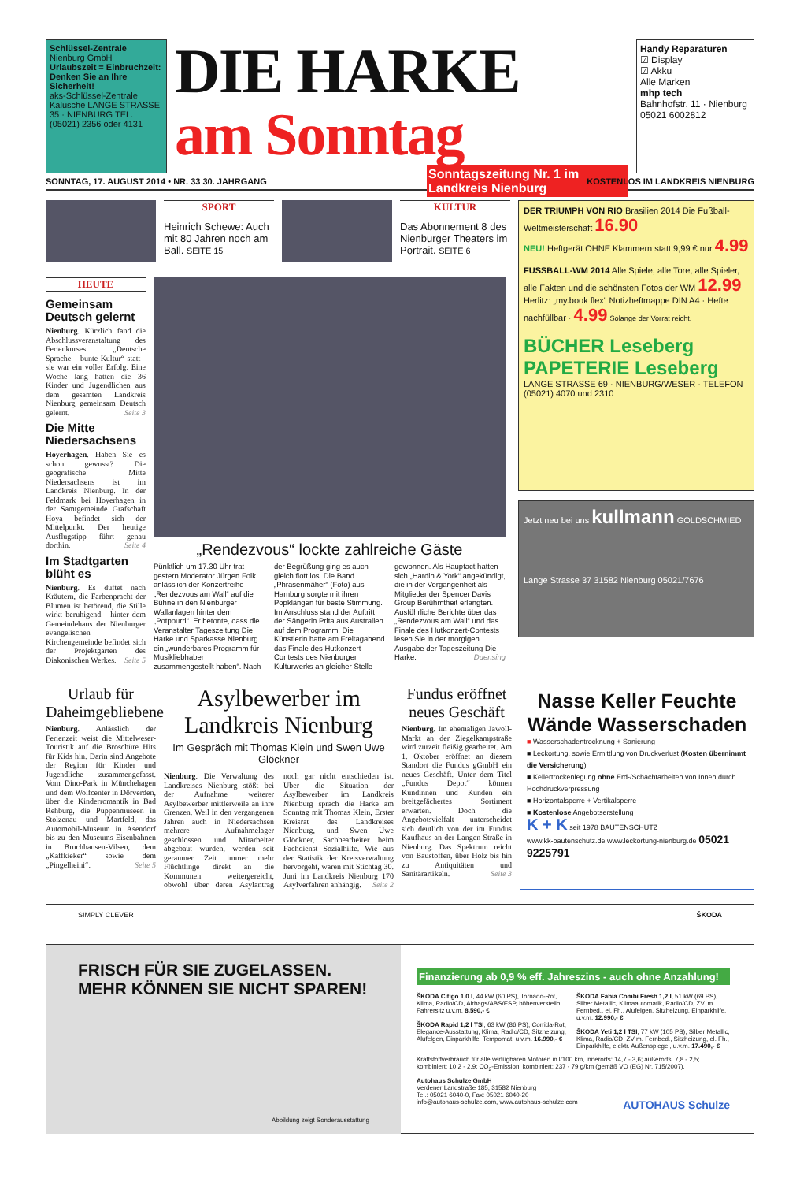Schlüssel-Zentrale Nienburg GmbH
Urlaubszeit = Einbruchzeit: Denken Sie an Ihre Sicherheit!
aks-Schlüssel-Zentrale Kalusche LANGE STRASSE 35 · NIENBURG TEL. (05021) 2356 oder 4131
DIE HARKE
am Sonntag
Sonntagszeitung Nr. 1 im Landkreis Nienburg
Handy Reparaturen
☑ Display
☑ Akku
Alle Marken
mhp tech
Bahnhofstr. 11 · Nienburg
05021 6002812
SONNTAG, 17. AUGUST 2014 • NR. 33 30. JAHRGANG KOSTENLOS IM LANDKREIS NIENBURG
SPORT
Heinrich Schewe: Auch mit 80 Jahren noch am Ball. SEITE 15
KULTUR
Das Abonnement 8 des Nienburger Theaters im Portrait. SEITE 6
HEUTE
Gemeinsam Deutsch gelernt
Nienburg. Kürzlich fand die Abschlussveranstaltung des Ferienkurses „Deutsche Sprache – bunte Kultur“ statt - sie war ein voller Erfolg. Eine Woche lang hatten die 36 Kinder und Jugendlichen aus dem gesamten Landkreis Nienburg gemeinsam Deutsch gelernt. Seite 3
Die Mitte Niedersachsens
Hoyerhagen. Haben Sie es schon gewusst? Die geografische Mitte Niedersachsens ist im Landkreis Nienburg. In der Feldmark bei Hoyerhagen in der Samtgemeinde Grafschaft Hoya befindet sich der Mittelpunkt. Der heutige Ausflugstipp führt genau dorthin. Seite 4
Im Stadtgarten blüht es
Nienburg. Es duftet nach Kräutern, die Farbenpracht der Blumen ist betörend, die Stille wirkt beruhigend - hinter dem Gemeindehaus der Nienburger evangelischen Kirchengemeinde befindet sich der Projektgarten des Diakonischen Werkes. Seite 5
„Rendezvous“ lockte zahlreiche Gäste
Pünktlich um 17.30 Uhr trat gestern Moderator Jürgen Folk anlässlich der Konzertreihe „Rendezvous am Wall“ auf die Bühne in den Nienburger Wallanlagen hinter dem „Potpourri“. Er betonte, dass die Veranstalter Tageszeitung Die Harke und Sparkasse Nienburg ein „wunderbares Programm für Musikliebhaber zusammengestellt haben“. Nach der Begrüßung ging es auch gleich flott los. Die Band „Phrasenmäher“ (Foto) aus Hamburg sorgte mit ihren Popklängen für beste Stimmung. Im Anschluss stand der Auftritt der Sängerin Prita aus Australien auf dem Programm. Die Künstlerin hatte am Freitagabend das Finale des Hutkonzert-Contests des Nienburger Kulturwerks an gleicher Stelle gewonnen. Als Hauptact hatten sich „Hardin & York“ angekündigt, die in der Vergangenheit als Mitglieder der Spencer Davis Group Berühmtheit erlangten. Ausführliche Berichte über das „Rendezvous am Wall“ und das Finale des Hutkonzert-Contests lesen Sie in der morgigen Ausgabe der Tageszeitung Die Harke. Duensing
DER TRIUMPH VON RIO Brasilien 2014 Die Fußball-Weltmeisterschaft 16.90
NEU! Heftgerät OHNE Klammern statt 9,99 € nur 4.99
FUSSBALL-WM 2014 Alle Spiele, alle Tore, alle Spieler, alle Fakten und die schönsten Fotos der WM 12.99
Herlitz: „my.book flex“ Notizheftmappe DIN A4 · Hefte nachfüllbar · 4.99 Solange der Vorrat reicht.
BÜCHER Leseberg PAPETERIE Leseberg
LANGE STRASSE 69 · NIENBURG/WESER · TELEFON (05021) 4070 und 2310
Jetzt neu bei uns kullmann GOLDSCHMIED
Lange Strasse 37 31582 Nienburg 05021/7676
Urlaub für Daheimgebliebene
Nienburg. Anlässlich der Ferienzeit weist die Mittelweser-Touristik auf die Broschüre Hits für Kids hin. Darin sind Angebote der Region für Kinder und Jugendliche zusammengefasst. Vom Dino-Park in Münchehagen und dem Wolfcenter in Dörverden, über die Kinderromantik in Bad Rehburg, die Puppenmuseen in Stolzenau und Martfeld, das Automobil-Museum in Asendorf bis zu den Museums-Eisenbahnen in Bruchhausen-Vilsen, dem „Kaffkieker“ sowie dem „Pingelheini“. Seite 5
Asylbewerber im Landkreis Nienburg
Im Gespräch mit Thomas Klein und Swen Uwe Glöckner
Nienburg. Die Verwaltung des Landkreises Nienburg stößt bei der Aufnahme weiterer Asylbewerber mittlerweile an ihre Grenzen. Weil in den vergangenen Jahren auch in Niedersachsen mehrere Aufnahmelager geschlossen und Mitarbeiter abgebaut wurden, werden seit geraumer Zeit immer mehr Flüchtlinge direkt an die Kommunen weitergereicht, obwohl über deren Asylantrag noch gar nicht entschieden ist. Über die Situation der Asylbewerber im Landkreis Nienburg sprach die Harke am Sonntag mit Thomas Klein, Erster Kreisrat des Landkreises Nienburg, und Swen Uwe Glöckner, Sachbearbeiter beim Fachdienst Sozialhilfe. Wie aus der Statistik der Kreisverwaltung hervorgeht, waren mit Stichtag 30. Juni im Landkreis Nienburg 170 Asylverfahren anhängig. Seite 2
Fundus eröffnet neues Geschäft
Nienburg. Im ehemaligen Jawoll-Markt an der Ziegelkampstraße wird zurzeit fleißig gearbeitet. Am 1. Oktober eröffnet an diesem Standort die Fundus gGmbH ein neues Geschäft. Unter dem Titel „Fundus Depot“ können Kundinnen und Kunden ein breitgefächertes Sortiment erwarten. Doch die Angebotsvielfalt unterscheidet sich deutlich von der im Fundus Kaufhaus an der Langen Straße in Nienburg. Das Spektrum reicht von Baustoffen, über Holz bis hin zu Antiquitäten und Sanitärartikeln. Seite 3
Nasse Keller Feuchte Wände Wasserschaden
■
Wasserschadentrocknung + Sanierung
■ Leckortung, sowie Ermittlung von Druckverlust (Kosten übernimmt die Versicherung)
■ Kellertrockenlegung ohne Erd-/Schachtarbeiten von Innen durch Hochdruckverpressung
■ Horizontalsperre + Vertikalsperre
■ Kostenlose Angebotserstellung
K + K seit 1978 BAUTENSCHUTZ
www.kk-bautenschutz.de www.leckortung-nienburg.de 05021 9225791
SIMPLY CLEVER ŠKODA
FRISCH FÜR SIE ZUGELASSEN.
MEHR KÖNNEN SIE NICHT SPAREN!
Abbildung zeigt Sonderausstattung
Finanzierung ab 0,9 % eff. Jahreszins - auch ohne Anzahlung!
ŠKODA Citigo 1,0 l, 44 kW (60 PS), Tornado-Rot, Klima, Radio/CD, Airbags/ABS/ESP, höhenverstellb. Fahrersitz u.v.m. 8.590,- €
ŠKODA Rapid 1,2 l TSI, 63 kW (86 PS), Corrida-Rot, Elegance-Ausstattung, Klima, Radio/CD, Sitzheizung, Alufelgen, Einparkhilfe, Tempomat, u.v.m. 16.990,- €
ŠKODA Fabia Combi Fresh 1,2 l, 51 kW (69 PS), Silber Metallic, Klimaautomatik, Radio/CD, ZV. m. Fernbed., el. Fh., Alufelgen, Sitzheizung, Einparkhilfe, u.v.m. 12.990,- €
ŠKODA Yeti 1,2 l TSI, 77 kW (105 PS), Silber Metallic, Klima, Radio/CD, ZV m. Fernbed., Sitzheizung, el. Fh., Einparkhilfe, elektr. Außenspiegel, u.v.m. 17.490,- €
Kraftstoffverbrauch für alle verfügbaren Motoren in l/100 km, innerorts: 14,7 - 3,6; außerorts: 7,8 - 2,5; kombiniert: 10,2 - 2,9; CO<sub>2</sub>-Emission, kombiniert: 237 - 79 g/km (gemäß VO (EG) Nr. 715/2007).
Autohaus Schulze GmbH
Verdener Landstraße 185, 31582 Nienburg
Tel.: 05021 6040-0, Fax: 05021 6040-20
info@autohaus-schulze.com, www.autohaus-schulze.com AUTOHAUS Schulze